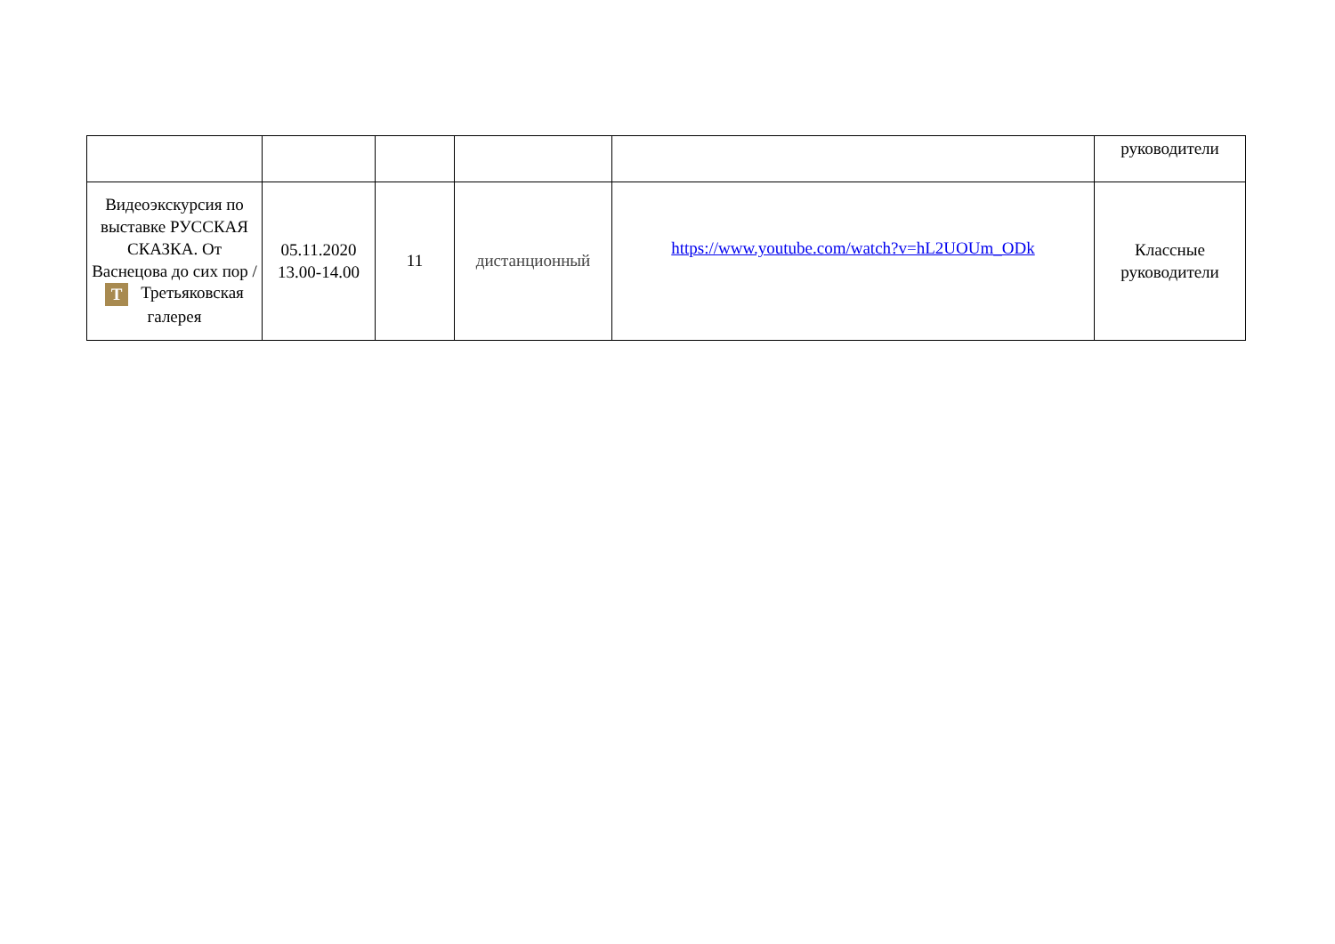| | | | | | руководители |
| Видеоэкскурсия по выставке РУССКАЯ СКАЗКА. От Васнецова до сих пор / T Третьяковская галерея | 05.11.2020 13.00-14.00 | 11 | дистанционный | https://www.youtube.com/watch?v=hL2UOUm_ODk | Классные руководители |